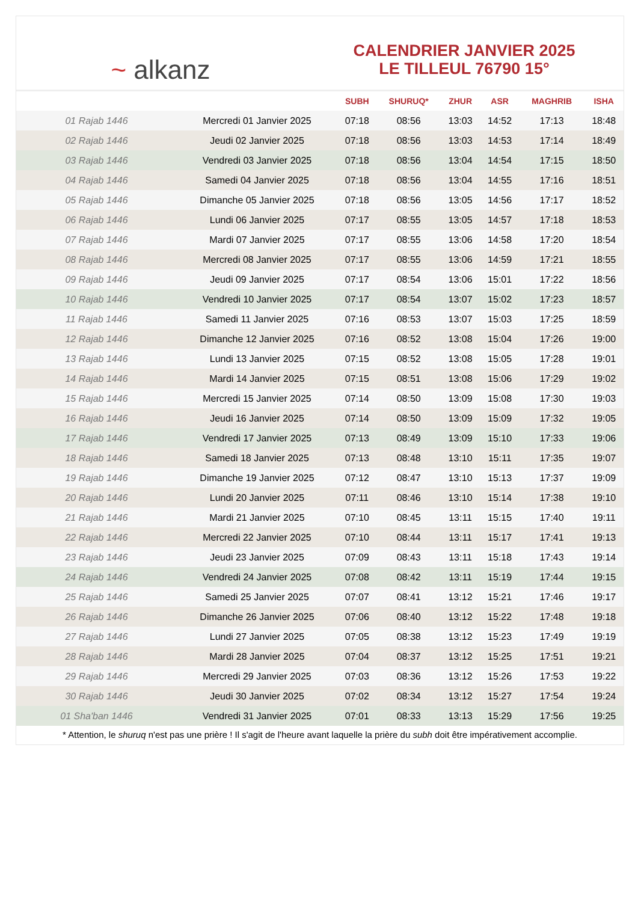~ alkanz
CALENDRIER JANVIER 2025
LE TILLEUL 76790 15°
| | | SUBH | SHURUQ* | ZHUR | ASR | MAGHRIB | ISHA |
| --- | --- | --- | --- | --- | --- | --- | --- |
| 01 Rajab 1446 | Mercredi 01 Janvier 2025 | 07:18 | 08:56 | 13:03 | 14:52 | 17:13 | 18:48 |
| 02 Rajab 1446 | Jeudi 02 Janvier 2025 | 07:18 | 08:56 | 13:03 | 14:53 | 17:14 | 18:49 |
| 03 Rajab 1446 | Vendredi 03 Janvier 2025 | 07:18 | 08:56 | 13:04 | 14:54 | 17:15 | 18:50 |
| 04 Rajab 1446 | Samedi 04 Janvier 2025 | 07:18 | 08:56 | 13:04 | 14:55 | 17:16 | 18:51 |
| 05 Rajab 1446 | Dimanche 05 Janvier 2025 | 07:18 | 08:56 | 13:05 | 14:56 | 17:17 | 18:52 |
| 06 Rajab 1446 | Lundi 06 Janvier 2025 | 07:17 | 08:55 | 13:05 | 14:57 | 17:18 | 18:53 |
| 07 Rajab 1446 | Mardi 07 Janvier 2025 | 07:17 | 08:55 | 13:06 | 14:58 | 17:20 | 18:54 |
| 08 Rajab 1446 | Mercredi 08 Janvier 2025 | 07:17 | 08:55 | 13:06 | 14:59 | 17:21 | 18:55 |
| 09 Rajab 1446 | Jeudi 09 Janvier 2025 | 07:17 | 08:54 | 13:06 | 15:01 | 17:22 | 18:56 |
| 10 Rajab 1446 | Vendredi 10 Janvier 2025 | 07:17 | 08:54 | 13:07 | 15:02 | 17:23 | 18:57 |
| 11 Rajab 1446 | Samedi 11 Janvier 2025 | 07:16 | 08:53 | 13:07 | 15:03 | 17:25 | 18:59 |
| 12 Rajab 1446 | Dimanche 12 Janvier 2025 | 07:16 | 08:52 | 13:08 | 15:04 | 17:26 | 19:00 |
| 13 Rajab 1446 | Lundi 13 Janvier 2025 | 07:15 | 08:52 | 13:08 | 15:05 | 17:28 | 19:01 |
| 14 Rajab 1446 | Mardi 14 Janvier 2025 | 07:15 | 08:51 | 13:08 | 15:06 | 17:29 | 19:02 |
| 15 Rajab 1446 | Mercredi 15 Janvier 2025 | 07:14 | 08:50 | 13:09 | 15:08 | 17:30 | 19:03 |
| 16 Rajab 1446 | Jeudi 16 Janvier 2025 | 07:14 | 08:50 | 13:09 | 15:09 | 17:32 | 19:05 |
| 17 Rajab 1446 | Vendredi 17 Janvier 2025 | 07:13 | 08:49 | 13:09 | 15:10 | 17:33 | 19:06 |
| 18 Rajab 1446 | Samedi 18 Janvier 2025 | 07:13 | 08:48 | 13:10 | 15:11 | 17:35 | 19:07 |
| 19 Rajab 1446 | Dimanche 19 Janvier 2025 | 07:12 | 08:47 | 13:10 | 15:13 | 17:37 | 19:09 |
| 20 Rajab 1446 | Lundi 20 Janvier 2025 | 07:11 | 08:46 | 13:10 | 15:14 | 17:38 | 19:10 |
| 21 Rajab 1446 | Mardi 21 Janvier 2025 | 07:10 | 08:45 | 13:11 | 15:15 | 17:40 | 19:11 |
| 22 Rajab 1446 | Mercredi 22 Janvier 2025 | 07:10 | 08:44 | 13:11 | 15:17 | 17:41 | 19:13 |
| 23 Rajab 1446 | Jeudi 23 Janvier 2025 | 07:09 | 08:43 | 13:11 | 15:18 | 17:43 | 19:14 |
| 24 Rajab 1446 | Vendredi 24 Janvier 2025 | 07:08 | 08:42 | 13:11 | 15:19 | 17:44 | 19:15 |
| 25 Rajab 1446 | Samedi 25 Janvier 2025 | 07:07 | 08:41 | 13:12 | 15:21 | 17:46 | 19:17 |
| 26 Rajab 1446 | Dimanche 26 Janvier 2025 | 07:06 | 08:40 | 13:12 | 15:22 | 17:48 | 19:18 |
| 27 Rajab 1446 | Lundi 27 Janvier 2025 | 07:05 | 08:38 | 13:12 | 15:23 | 17:49 | 19:19 |
| 28 Rajab 1446 | Mardi 28 Janvier 2025 | 07:04 | 08:37 | 13:12 | 15:25 | 17:51 | 19:21 |
| 29 Rajab 1446 | Mercredi 29 Janvier 2025 | 07:03 | 08:36 | 13:12 | 15:26 | 17:53 | 19:22 |
| 30 Rajab 1446 | Jeudi 30 Janvier 2025 | 07:02 | 08:34 | 13:12 | 15:27 | 17:54 | 19:24 |
| 01 Sha'ban 1446 | Vendredi 31 Janvier 2025 | 07:01 | 08:33 | 13:13 | 15:29 | 17:56 | 19:25 |
* Attention, le shuruq n'est pas une prière ! Il s'agit de l'heure avant laquelle la prière du subh doit être impérativement accomplie.